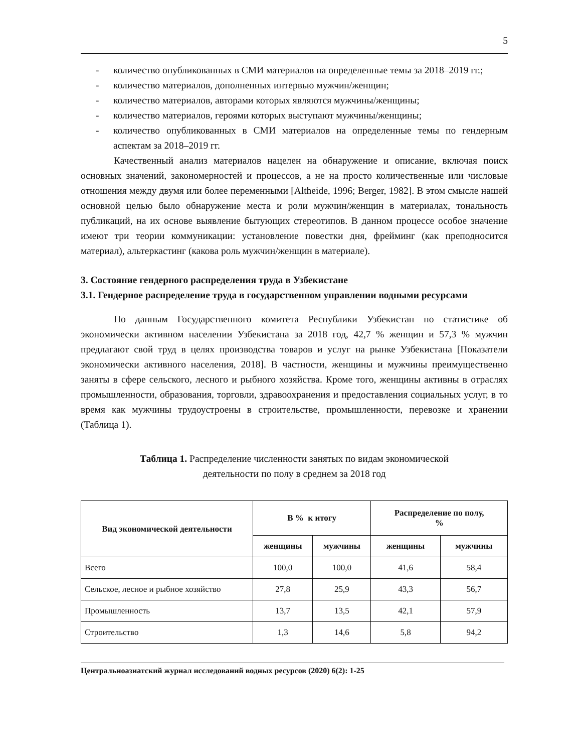5
- количество опубликованных в СМИ материалов на определенные темы за 2018–2019 гг.;
- количество материалов, дополненных интервью мужчин/женщин;
- количество материалов, авторами которых являются мужчины/женщины;
- количество материалов, героями которых выступают мужчины/женщины;
- количество опубликованных в СМИ материалов на определенные темы по гендерным аспектам за 2018–2019 гг.
Качественный анализ материалов нацелен на обнаружение и описание, включая поиск основных значений, закономерностей и процессов, а не на просто количественные или числовые отношения между двумя или более переменными [Altheide, 1996; Berger, 1982]. В этом смысле нашей основной целью было обнаружение места и роли мужчин/женщин в материалах, тональность публикаций, на их основе выявление бытующих стереотипов. В данном процессе особое значение имеют три теории коммуникации: установление повестки дня, фрейминг (как преподносится материал), альтеркастинг (какова роль мужчин/женщин в материале).
3. Состояние гендерного распределения труда в Узбекистане
3.1. Гендерное распределение труда в государственном управлении водными ресурсами
По данным Государственного комитета Республики Узбекистан по статистике об экономически активном населении Узбекистана за 2018 год, 42,7 % женщин и 57,3 % мужчин предлагают свой труд в целях производства товаров и услуг на рынке Узбекистана [Показатели экономически активного населения, 2018]. В частности, женщины и мужчины преимущественно заняты в сфере сельского, лесного и рыбного хозяйства. Кроме того, женщины активны в отраслях промышленности, образования, торговли, здравоохранения и предоставления социальных услуг, в то время как мужчины трудоустроены в строительстве, промышленности, перевозке и хранении (Таблица 1).
Таблица 1. Распределение численности занятых по видам экономической
деятельности по полу в среднем за 2018 год
| Вид экономической деятельности | В % к итогу | | Распределение по полу, % | |
| --- | --- | --- | --- | --- |
| | женщины | мужчины | женщины | мужчины |
| Всего | 100,0 | 100,0 | 41,6 | 58,4 |
| Сельское, лесное и рыбное хозяйство | 27,8 | 25,9 | 43,3 | 56,7 |
| Промышленность | 13,7 | 13,5 | 42,1 | 57,9 |
| Строительство | 1,3 | 14,6 | 5,8 | 94,2 |
Центральноазиатский журнал исследований водных ресурсов (2020) 6(2): 1-25